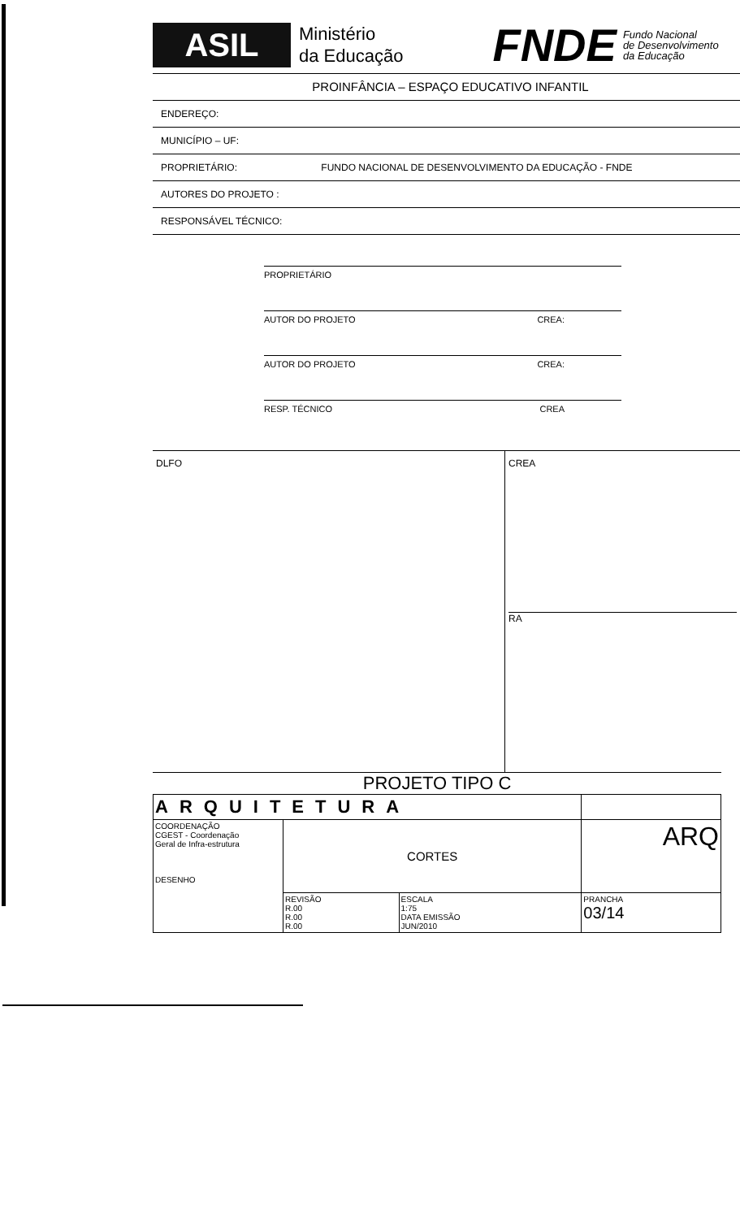ASIL
Ministério
da Educação
FNDE
Fundo Nacional
de Desenvolvimento
da Educação
PROINFÂNCIA – ESPAÇO EDUCATIVO INFANTIL
ENDEREÇO:
MUNICÍPIO – UF:
PROPRIETÁRIO: FUNDO NACIONAL DE DESENVOLVIMENTO DA EDUCAÇÃO - FNDE
AUTORES DO PROJETO :
RESPONSÁVEL TÉCNICO:
PROPRIETÁRIO
AUTOR DO PROJETO CREA:
AUTOR DO PROJETO CREA:
RESP. TÉCNICO CREA
DLFO
CREA
RA
PROJETO TIPO C
| ARQUITETURA | | | |
| COORDENAÇÃO CGEST - Coordenação Geral de Infra-estrutura DESENHO | CORTES | | ARQ |
| | REVISÃO R.00 R.00 R.00 | ESCALA 1:75 DATA EMISSÃO JUN/2010 | PRANCHA 03/14 |